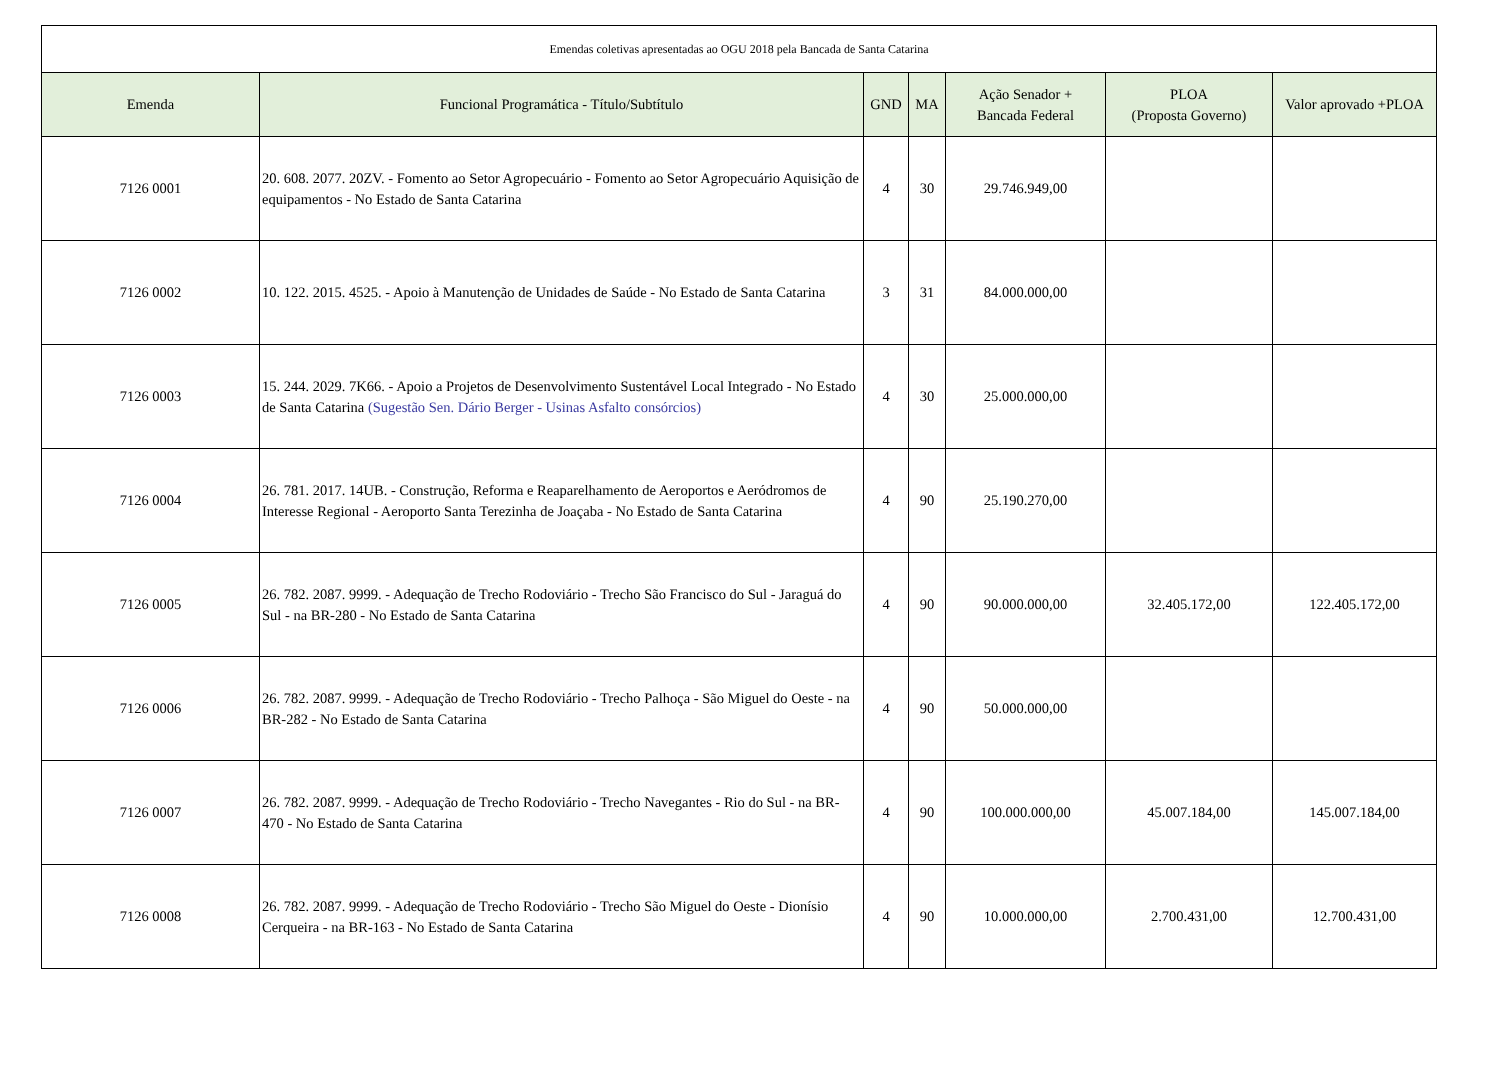| Emendas coletivas apresentadas ao OGU 2018 pela Bancada de Santa Catarina | | | | | | |
| Emenda | Funcional Programática - Título/Subtítulo | GND | MA | Ação Senador + Bancada Federal | PLOA (Proposta Governo) | Valor aprovado +PLOA |
| 7126 0001 | 20. 608. 2077. 20ZV. - Fomento ao Setor Agropecuário - Fomento ao Setor Agropecuário Aquisição de equipamentos - No Estado de Santa Catarina | 4 | 30 | 29.746.949,00 | | |
| 7126 0002 | 10. 122. 2015. 4525. - Apoio à Manutenção de Unidades de Saúde - No Estado de Santa Catarina | 3 | 31 | 84.000.000,00 | | |
| 7126 0003 | 15. 244. 2029. 7K66. - Apoio a Projetos de Desenvolvimento Sustentável Local Integrado - No Estado de Santa Catarina (Sugestão Sen. Dário Berger - Usinas Asfalto consórcios) | 4 | 30 | 25.000.000,00 | | |
| 7126 0004 | 26. 781. 2017. 14UB. - Construção, Reforma e Reaparelhamento de Aeroportos e Aeródromos de Interesse Regional - Aeroporto Santa Terezinha de Joaçaba - No Estado de Santa Catarina | 4 | 90 | 25.190.270,00 | | |
| 7126 0005 | 26. 782. 2087. 9999. - Adequação de Trecho Rodoviário - Trecho São Francisco do Sul - Jaraguá do Sul - na BR-280 - No Estado de Santa Catarina | 4 | 90 | 90.000.000,00 | 32.405.172,00 | 122.405.172,00 |
| 7126 0006 | 26. 782. 2087. 9999. - Adequação de Trecho Rodoviário - Trecho Palhoça - São Miguel do Oeste - na BR-282 - No Estado de Santa Catarina | 4 | 90 | 50.000.000,00 | | |
| 7126 0007 | 26. 782. 2087. 9999. - Adequação de Trecho Rodoviário - Trecho Navegantes - Rio do Sul - na BR-470 - No Estado de Santa Catarina | 4 | 90 | 100.000.000,00 | 45.007.184,00 | 145.007.184,00 |
| 7126 0008 | 26. 782. 2087. 9999. - Adequação de Trecho Rodoviário - Trecho São Miguel do Oeste - Dionísio Cerqueira - na BR-163 - No Estado de Santa Catarina | 4 | 90 | 10.000.000,00 | 2.700.431,00 | 12.700.431,00 |